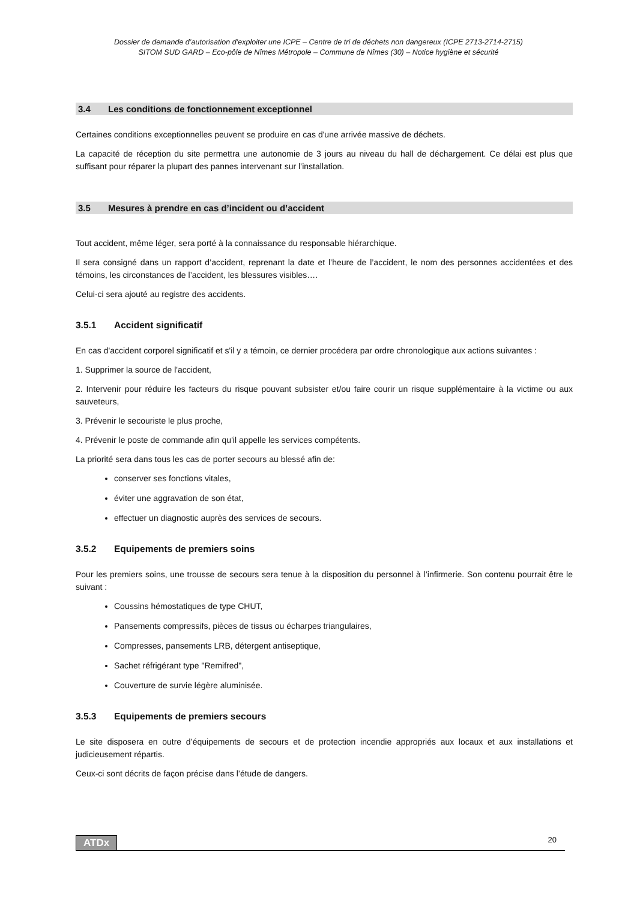Dossier de demande d’autorisation d’exploiter une ICPE – Centre de tri de déchets non dangereux (ICPE 2713-2714-2715)
SITOM SUD GARD – Eco-pôle de Nîmes Métropole – Commune de Nîmes (30) – Notice hygiène et sécurité
3.4 Les conditions de fonctionnement exceptionnel
Certaines conditions exceptionnelles peuvent se produire en cas d'une arrivée massive de déchets.
La capacité de réception du site permettra une autonomie de 3 jours au niveau du hall de déchargement. Ce délai est plus que suffisant pour réparer la plupart des pannes intervenant sur l’installation.
3.5 Mesures à prendre en cas d’incident ou d’accident
Tout accident, même léger, sera porté à la connaissance du responsable hiérarchique.
Il sera consigné dans un rapport d’accident, reprenant la date et l’heure de l’accident, le nom des personnes accidentées et des témoins, les circonstances de l’accident, les blessures visibles….
Celui-ci sera ajouté au registre des accidents.
3.5.1 Accident significatif
En cas d'accident corporel significatif et s'il y a témoin, ce dernier procédera par ordre chronologique aux actions suivantes :
1. Supprimer la source de l'accident,
2. Intervenir pour réduire les facteurs du risque pouvant subsister et/ou faire courir un risque supplémentaire à la victime ou aux sauveteurs,
3. Prévenir le secouriste le plus proche,
4. Prévenir le poste de commande afin qu'il appelle les services compétents.
La priorité sera dans tous les cas de porter secours au blessé afin de:
conserver ses fonctions vitales,
éviter une aggravation de son état,
effectuer un diagnostic auprès des services de secours.
3.5.2 Equipements de premiers soins
Pour les premiers soins, une trousse de secours sera tenue à la disposition du personnel à l’infirmerie. Son contenu pourrait être le suivant :
Coussins hémostatiques de type CHUT,
Pansements compressifs, pièces de tissus ou écharpes triangulaires,
Compresses, pansements LRB, détergent antiseptique,
Sachet réfrigérant type "Remifred",
Couverture de survie légère aluminisée.
3.5.3 Equipements de premiers secours
Le site disposera en outre d’équipements de secours et de protection incendie appropriés aux locaux et aux installations et judicieusement répartis.
Ceux-ci sont décrits de façon précise dans l’étude de dangers.
ATDx 20